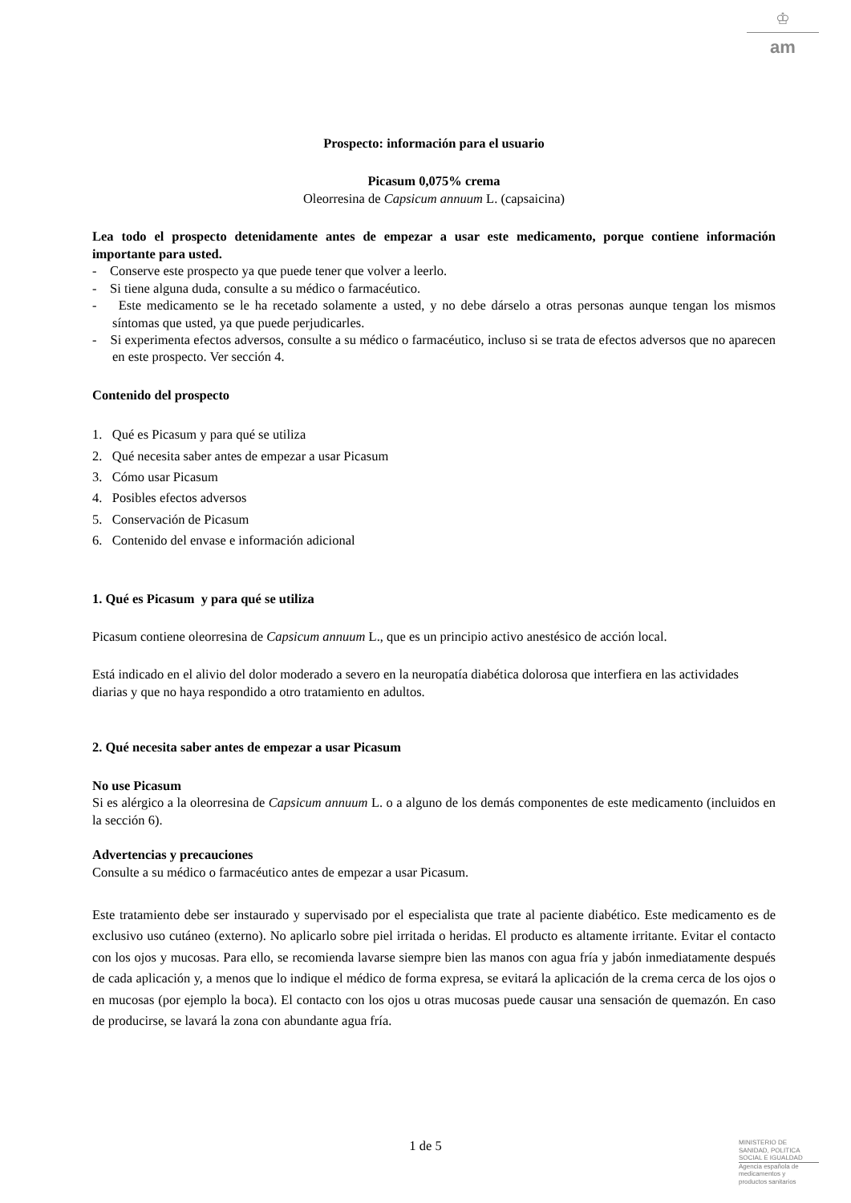♔
am
Prospecto: información para el usuario
Picasum 0,075% crema
Oleorresina de Capsicum annuum L. (capsaicina)
Lea todo el prospecto detenidamente antes de empezar a usar este medicamento, porque contiene información importante para usted.
- Conserve este prospecto ya que puede tener que volver a leerlo.
- Si tiene alguna duda, consulte a su médico o farmacéutico.
- Este medicamento se le ha recetado solamente a usted, y no debe dárselo a otras personas aunque tengan los mismos síntomas que usted, ya que puede perjudicarles.
- Si experimenta efectos adversos, consulte a su médico o farmacéutico, incluso si se trata de efectos adversos que no aparecen en este prospecto. Ver sección 4.
Contenido del prospecto
1. Qué es Picasum y para qué se utiliza
2. Qué necesita saber antes de empezar a usar Picasum
3. Cómo usar Picasum
4. Posibles efectos adversos
5. Conservación de Picasum
6. Contenido del envase e información adicional
1. Qué es Picasum y para qué se utiliza
Picasum contiene oleorresina de Capsicum annuum L., que es un principio activo anestésico de acción local.
Está indicado en el alivio del dolor moderado a severo en la neuropatía diabética dolorosa que interfiera en las actividades diarias y que no haya respondido a otro tratamiento en adultos.
2. Qué necesita saber antes de empezar a usar Picasum
No use Picasum
Si es alérgico a la oleorresina de Capsicum annuum L. o a alguno de los demás componentes de este medicamento (incluidos en la sección 6).
Advertencias y precauciones
Consulte a su médico o farmacéutico antes de empezar a usar Picasum.
Este tratamiento debe ser instaurado y supervisado por el especialista que trate al paciente diabético. Este medicamento es de exclusivo uso cutáneo (externo). No aplicarlo sobre piel irritada o heridas. El producto es altamente irritante. Evitar el contacto con los ojos y mucosas. Para ello, se recomienda lavarse siempre bien las manos con agua fría y jabón inmediatamente después de cada aplicación y, a menos que lo indique el médico de forma expresa, se evitará la aplicación de la crema cerca de los ojos o en mucosas (por ejemplo la boca). El contacto con los ojos u otras mucosas puede causar una sensación de quemazón. En caso de producirse, se lavará la zona con abundante agua fría.
1 de 5
MINISTERIO DE
SANIDAD, POLITICA
SOCIAL E IGUALDAD
Agencia española de
medicamentos y
productos sanitarios